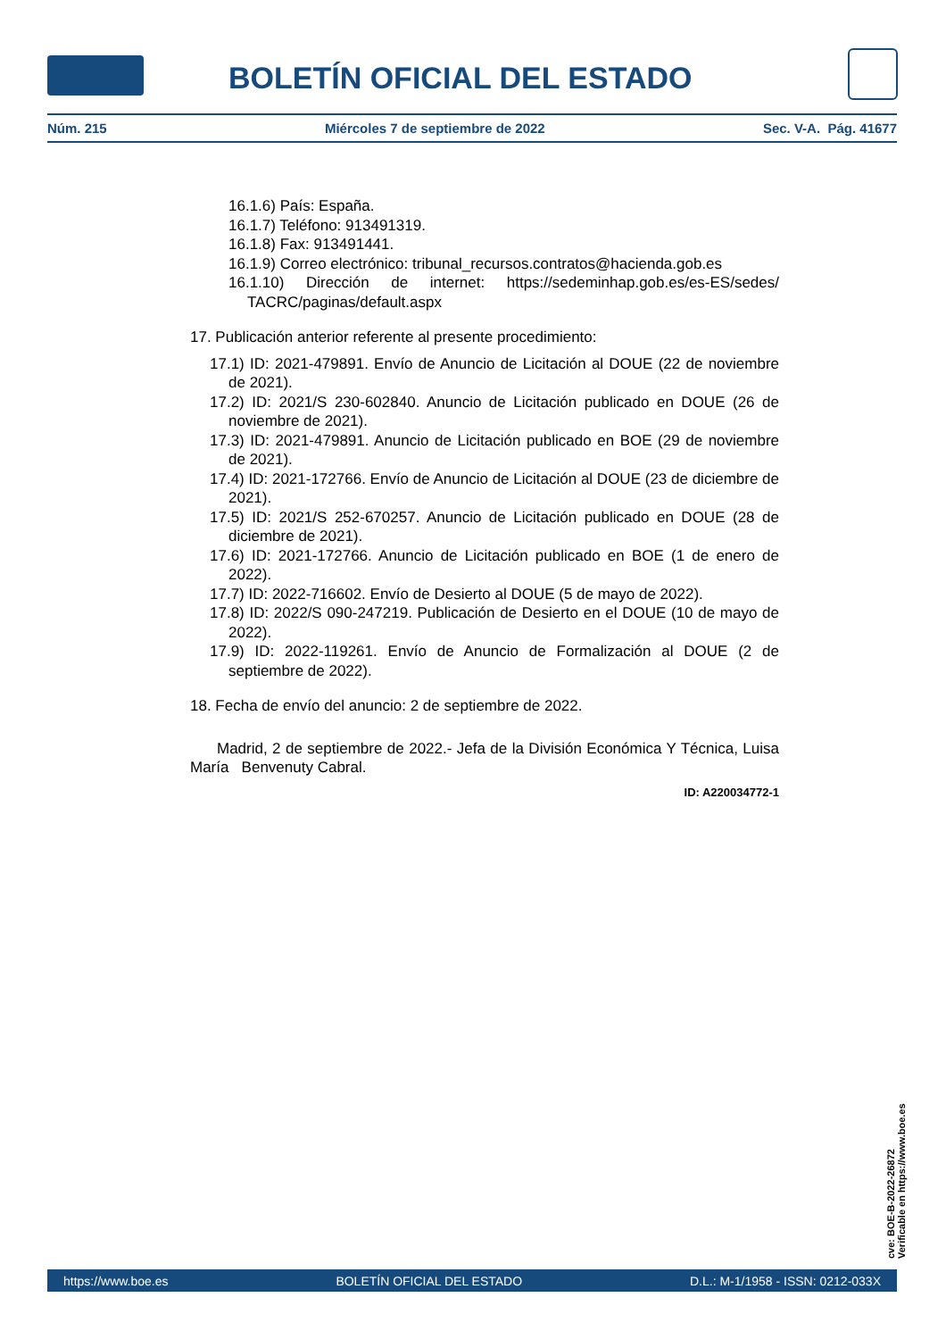BOLETÍN OFICIAL DEL ESTADO
Núm. 215 Miércoles 7 de septiembre de 2022 Sec. V-A. Pág. 41677
16.1.6) País: España.
16.1.7) Teléfono: 913491319.
16.1.8) Fax: 913491441.
16.1.9) Correo electrónico: tribunal_recursos.contratos@hacienda.gob.es
16.1.10) Dirección de internet: https://sedeminhap.gob.es/es-ES/sedes/ TACRC/paginas/default.aspx
17. Publicación anterior referente al presente procedimiento:
17.1) ID: 2021-479891. Envío de Anuncio de Licitación al DOUE (22 de noviembre de 2021).
17.2) ID: 2021/S 230-602840. Anuncio de Licitación publicado en DOUE (26 de noviembre de 2021).
17.3) ID: 2021-479891. Anuncio de Licitación publicado en BOE (29 de noviembre de 2021).
17.4) ID: 2021-172766. Envío de Anuncio de Licitación al DOUE (23 de diciembre de 2021).
17.5) ID: 2021/S 252-670257. Anuncio de Licitación publicado en DOUE (28 de diciembre de 2021).
17.6) ID: 2021-172766. Anuncio de Licitación publicado en BOE (1 de enero de 2022).
17.7) ID: 2022-716602. Envío de Desierto al DOUE (5 de mayo de 2022).
17.8) ID: 2022/S 090-247219. Publicación de Desierto en el DOUE (10 de mayo de 2022).
17.9) ID: 2022-119261. Envío de Anuncio de Formalización al DOUE (2 de septiembre de 2022).
18. Fecha de envío del anuncio: 2 de septiembre de 2022.
Madrid, 2 de septiembre de 2022.- Jefa de la División Económica Y Técnica, Luisa María Benvenuty Cabral.
ID: A220034772-1
cve: BOE-B-2022-26872
Verificable en https://www.boe.es
https://www.boe.es BOLETÍN OFICIAL DEL ESTADO D.L.: M-1/1958 - ISSN: 0212-033X